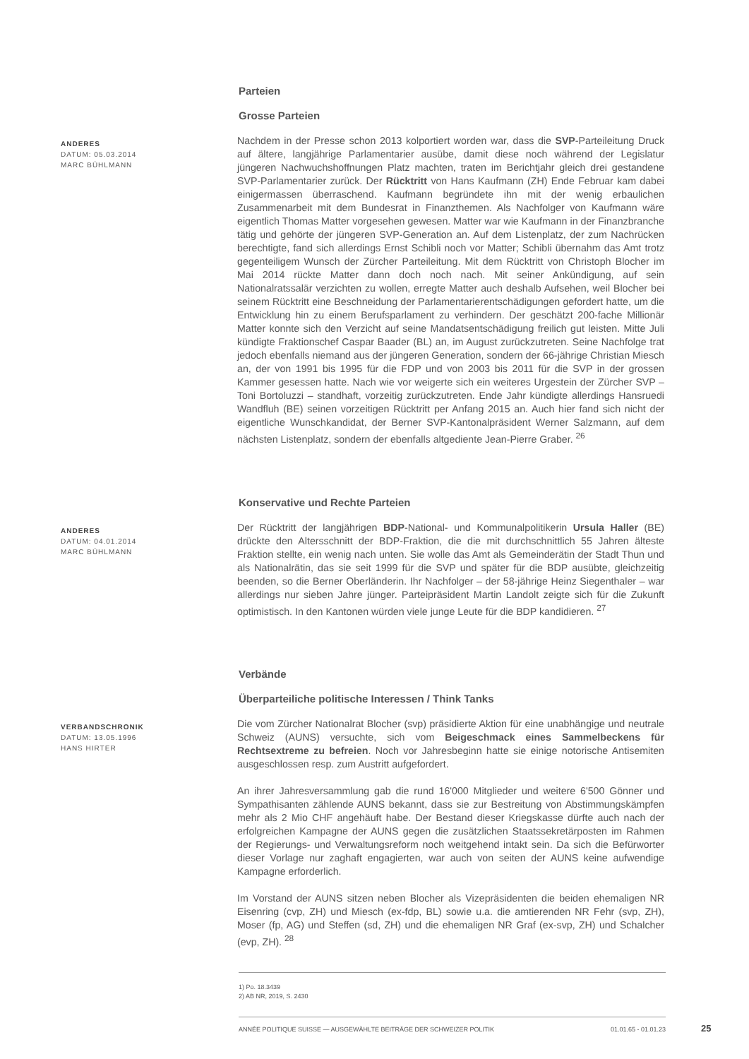Parteien
Grosse Parteien
ANDERES
DATUM: 05.03.2014
MARC BÜHLMANN
Nachdem in der Presse schon 2013 kolportiert worden war, dass die SVP-Parteileitung Druck auf ältere, langjährige Parlamentarier ausübe, damit diese noch während der Legislatur jüngeren Nachwuchshoffnungen Platz machten, traten im Berichtjahr gleich drei gestandene SVP-Parlamentarier zurück. Der Rücktritt von Hans Kaufmann (ZH) Ende Februar kam dabei einigermassen überraschend. Kaufmann begründete ihn mit der wenig erbaulichen Zusammenarbeit mit dem Bundesrat in Finanzthemen. Als Nachfolger von Kaufmann wäre eigentlich Thomas Matter vorgesehen gewesen. Matter war wie Kaufmann in der Finanzbranche tätig und gehörte der jüngeren SVP-Generation an. Auf dem Listenplatz, der zum Nachrücken berechtigte, fand sich allerdings Ernst Schibli noch vor Matter; Schibli übernahm das Amt trotz gegenteiligem Wunsch der Zürcher Parteileitung. Mit dem Rücktritt von Christoph Blocher im Mai 2014 rückte Matter dann doch noch nach. Mit seiner Ankündigung, auf sein Nationalratssalär verzichten zu wollen, erregte Matter auch deshalb Aufsehen, weil Blocher bei seinem Rücktritt eine Beschneidung der Parlamentarierentschädigungen gefordert hatte, um die Entwicklung hin zu einem Berufsparlament zu verhindern. Der geschätzt 200-fache Millionär Matter konnte sich den Verzicht auf seine Mandatsentschädigung freilich gut leisten. Mitte Juli kündigte Fraktionschef Caspar Baader (BL) an, im August zurückzutreten. Seine Nachfolge trat jedoch ebenfalls niemand aus der jüngeren Generation, sondern der 66-jährige Christian Miesch an, der von 1991 bis 1995 für die FDP und von 2003 bis 2011 für die SVP in der grossen Kammer gesessen hatte. Nach wie vor weigerte sich ein weiteres Urgestein der Zürcher SVP – Toni Bortoluzzi – standhaft, vorzeitig zurückzutreten. Ende Jahr kündigte allerdings Hansruedi Wandfluh (BE) seinen vorzeitigen Rücktritt per Anfang 2015 an. Auch hier fand sich nicht der eigentliche Wunschkandidat, der Berner SVP-Kantonalpräsident Werner Salzmann, auf dem nächsten Listenplatz, sondern der ebenfalls altgediente Jean-Pierre Graber. <sup>26</sup>
Konservative und Rechte Parteien
ANDERES
DATUM: 04.01.2014
MARC BÜHLMANN
Der Rücktritt der langjährigen BDP-National- und Kommunalpolitikerin Ursula Haller (BE) drückte den Altersschnitt der BDP-Fraktion, die die mit durchschnittlich 55 Jahren älteste Fraktion stellte, ein wenig nach unten. Sie wolle das Amt als Gemeinderätin der Stadt Thun und als Nationalrätin, das sie seit 1999 für die SVP und später für die BDP ausübte, gleichzeitig beenden, so die Berner Oberländerin. Ihr Nachfolger – der 58-jährige Heinz Siegenthaler – war allerdings nur sieben Jahre jünger. Parteipräsident Martin Landolt zeigte sich für die Zukunft optimistisch. In den Kantonen würden viele junge Leute für die BDP kandidieren. <sup>27</sup>
Verbände
Überparteiliche politische Interessen / Think Tanks
VERBANDSCHRONIK
DATUM: 13.05.1996
HANS HIRTER
Die vom Zürcher Nationalrat Blocher (svp) präsidierte Aktion für eine unabhängige und neutrale Schweiz (AUNS) versuchte, sich vom Beigeschmack eines Sammelbeckens für Rechtsextreme zu befreien. Noch vor Jahresbeginn hatte sie einige notorische Antisemiten ausgeschlossen resp. zum Austritt aufgefordert.
An ihrer Jahresversammlung gab die rund 16'000 Mitglieder und weitere 6'500 Gönner und Sympathisanten zählende AUNS bekannt, dass sie zur Bestreitung von Abstimmungskämpfen mehr als 2 Mio CHF angehäuft habe. Der Bestand dieser Kriegskasse dürfte auch nach der erfolgreichen Kampagne der AUNS gegen die zusätzlichen Staatssekretärposten im Rahmen der Regierungs- und Verwaltungsreform noch weitgehend intakt sein. Da sich die Befürworter dieser Vorlage nur zaghaft engagierten, war auch von seiten der AUNS keine aufwendige Kampagne erforderlich.
Im Vorstand der AUNS sitzen neben Blocher als Vizepräsidenten die beiden ehemaligen NR Eisenring (cvp, ZH) und Miesch (ex-fdp, BL) sowie u.a. die amtierenden NR Fehr (svp, ZH), Moser (fp, AG) und Steffen (sd, ZH) und die ehemaligen NR Graf (ex-svp, ZH) und Schalcher (evp, ZH). <sup>28</sup>
1) Po. 18.3439
2) AB NR, 2019, S. 2430
ANNÉE POLITIQUE SUISSE — AUSGEWÄHLTE BEITRÄGE DER SCHWEIZER POLITIK 01.01.65 - 01.01.23
25